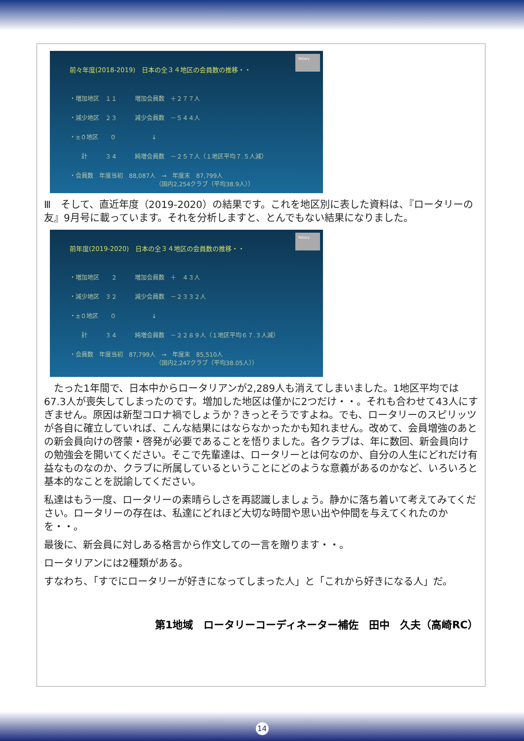Rotary
前々年度(2018-2019)　日本の全３４地区の会員数の推移・・
・増加地区　１１　　　増加会員数　＋２７７人
・減少地区　２３　　　減少会員数　－５４４人
・±０地区　　０　　　　　　↓
　　計　　　３４　　　純増会員数　－２５７人（１地区平均７.５人減）
・会員数　年度当初　88,087人　→　年度末　87,799人 　　　　　　　　　　　　　　　（国内2,254クラブ（平均38.9人））
Ⅲ　そして、直近年度（2019-2020）の結果です。これを地区別に表した資料は、『ロータリーの友』9月号に載っています。それを分析しますと、とんでもない結果になりました。
Rotary
前年度(2019-2020)　日本の全３４地区の会員数の推移・・
・増加地区　　２　　　増加会員数　＋　４３人
・減少地区　３２　　　減少会員数　－２３３２人
・±０地区　　０　　　　　　↓
　　計　　　３４　　　純増会員数　－２２８９人（１地区平均６７.３人減）
・会員数　年度当初　87,799人　→　年度末　85,510人 　　　　　　　　　　　　　　　（国内2,247クラブ（平均38.05人））
　たった1年間で、日本中からロータリアンが2,289人も消えてしまいました。1地区平均では67.3人が喪失してしまったのです。増加した地区は僅かに2つだけ・・。それも合わせて43人にすぎません。原因は新型コロナ禍でしょうか？きっとそうですよね。でも、ロータリーのスピリッツが各自に確立していれば、こんな結果にはならなかったかも知れません。改めて、会員増強のあとの新会員向けの啓蒙・啓発が必要であることを悟りました。各クラブは、年に数回、新会員向けの勉強会を開いてください。そこで先輩達は、ロータリーとは何なのか、自分の人生にどれだけ有益なものなのか、クラブに所属しているということにどのような意義があるのかなど、いろいろと基本的なことを説諭してください。
私達はもう一度、ロータリーの素晴らしさを再認識しましょう。静かに落ち着いて考えてみてください。ロータリーの存在は、私達にどれほど大切な時間や思い出や仲間を与えてくれたのかを・・。
最後に、新会員に対しある格言から作文しての一言を贈ります・・。
ロータリアンには2種類がある。
すなわち、「すでにロータリーが好きになってしまった人」と「これから好きになる人」だ。
第1地域　ロータリーコーディネーター補佐　田中　久夫（高崎RC）
14